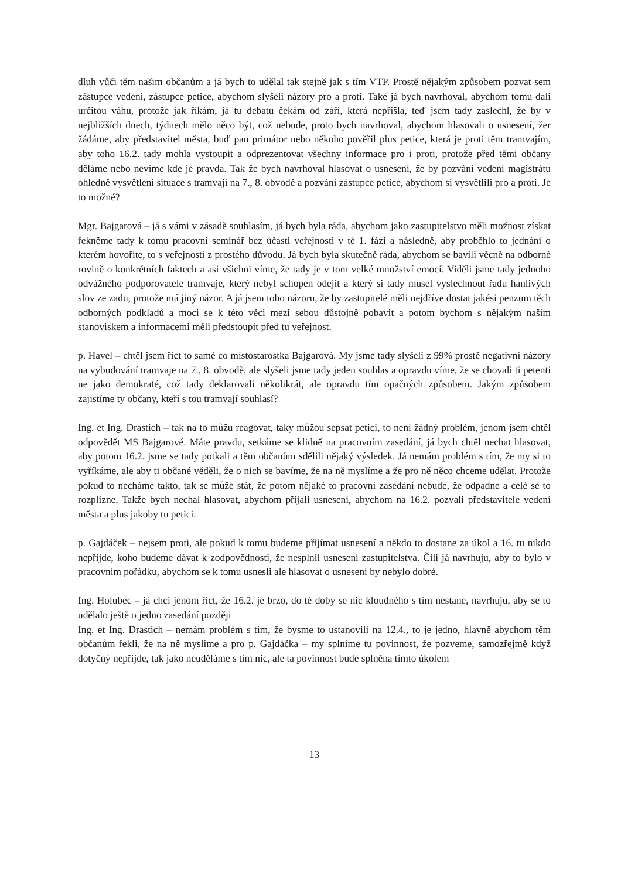dluh vůči těm našim občanům a já bych to udělal tak stejně jak s tím VTP. Prostě nějakým způsobem pozvat sem zástupce vedení, zástupce petice, abychom slyšeli názory pro a proti. Také já bych navrhoval, abychom tomu dali určitou váhu, protože jak říkám, já tu debatu čekám od září, která nepřišla, teď jsem tady zaslechl, že by v nejbližších dnech, týdnech mělo něco být, což nebude, proto bych navrhoval, abychom hlasovali o usnesení, žer žádáme, aby představitel města, buď pan primátor nebo někoho pověřil plus petice, která je proti těm tramvajím, aby toho 16.2. tady mohla vystoupit a odprezentovat všechny informace pro i proti, protože před těmi občany děláme nebo nevíme kde je pravda. Tak že bych navrhoval hlasovat o usnesení, že by pozvání vedení magistrátu ohledně vysvětlení situace s tramvají na 7., 8. obvodě a pozvání zástupce petice, abychom si vysvětlili pro a proti. Je to možné?
Mgr. Bajgarová – já s vámi v zásadě souhlasím, já bych byla ráda, abychom jako zastupitelstvo měli možnost získat řekněme tady k tomu pracovní seminář bez účasti veřejnosti v té 1. fázi a následně, aby proběhlo to jednání o kterém hovoříte, to s veřejností z prostého důvodu. Já bych byla skutečně ráda, abychom se bavili věcně na odborné rovině o konkrétních faktech a asi všichni víme, že tady je v tom velké množství emocí. Viděli jsme tady jednoho odvážného podporovatele tramvaje, který nebyl schopen odejít a který si tady musel vyslechnout řadu hanlivých slov ze zadu, protože má jiný názor. A já jsem toho názoru, že by zastupitelé měli nejdříve dostat jakési penzum těch odborných podkladů a moci se k této věci mezi sebou důstojně pobavit a potom bychom s nějakým naším stanoviskem a informacemi měli předstoupit před tu veřejnost.
p. Havel – chtěl jsem říct to samé co místostarostka Bajgarová. My jsme tady slyšeli z 99% prostě negativní názory na vybudování tramvaje na 7., 8. obvodě, ale slyšeli jsme tady jeden souhlas a opravdu víme, že se chovali ti petenti ne jako demokraté, což tady deklarovali několikrát, ale opravdu tím opačných způsobem. Jakým způsobem zajistíme ty občany, kteří s tou tramvají souhlasí?
Ing. et Ing. Drastich – tak na to můžu reagovat, taky můžou sepsat petici, to není žádný problém, jenom jsem chtěl odpovědět MS Bajgarové. Máte pravdu, setkáme se klidně na pracovním zasedání, já bych chtěl nechat hlasovat, aby potom 16.2. jsme se tady potkali a těm občanům sdělili nějaký výsledek. Já nemám problém s tím, že my si to vyříkáme, ale aby ti občané věděli, že o nich se bavíme, že na ně myslíme a že pro ně něco chceme udělat. Protože pokud to necháme takto, tak se může stát, že potom nějaké to pracovní zasedání nebude, že odpadne a celé se to rozplizne. Takže bych nechal hlasovat, abychom přijali usnesení, abychom na 16.2. pozvali představitele vedení města a plus jakoby tu petici.
p. Gajdáček – nejsem proti, ale pokud k tomu budeme přijímat usnesení a někdo to dostane za úkol a 16. tu nikdo nepřijde, koho budeme dávat k zodpovědnosti, že nesplnil usnesení zastupitelstva. Čili já navrhuju, aby to bylo v pracovním pořádku, abychom se k tomu usnesli ale hlasovat o usnesení by nebylo dobré.
Ing. Holubec – já chci jenom říct, že 16.2. je brzo, do té doby se nic kloudného s tím nestane, navrhuju, aby se to udělalo ještě o jedno zasedání později
Ing. et Ing. Drastich – nemám problém s tím, že bysme to ustanovili na 12.4., to je jedno, hlavně abychom těm občanům řekli, že na ně myslíme a pro p. Gajdáčka – my splníme tu povinnost, že pozveme, samozřejmě když dotyčný nepřijde, tak jako neuděláme s tím nic, ale ta povinnost bude splněna tímto úkolem
13